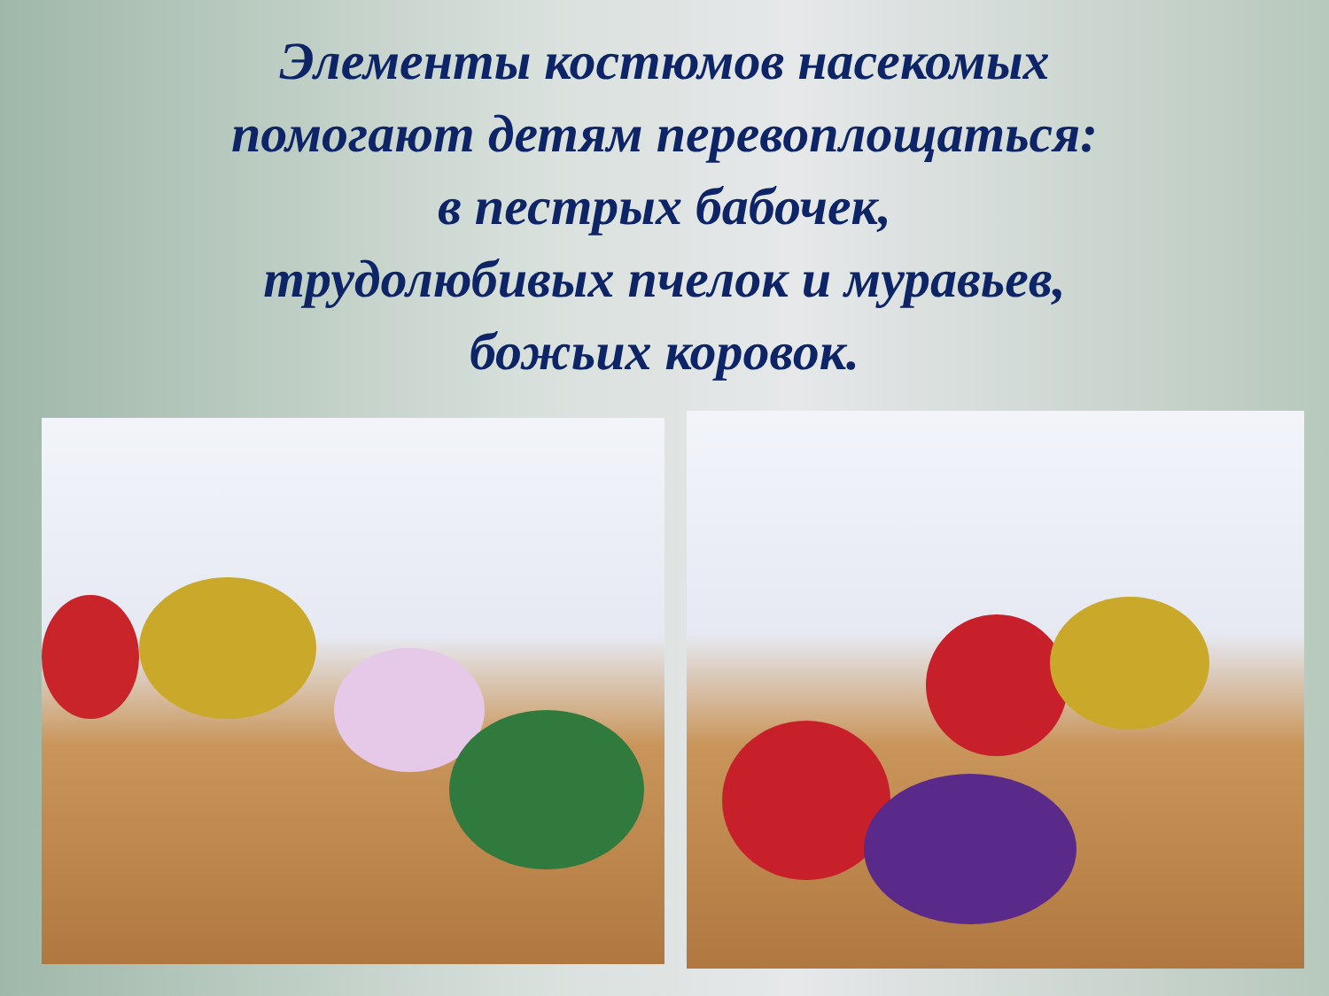Элементы костюмов насекомых
помогают детям перевоплощаться:
в пестрых бабочек,
трудолюбивых пчелок и муравьев,
божьих коровок.